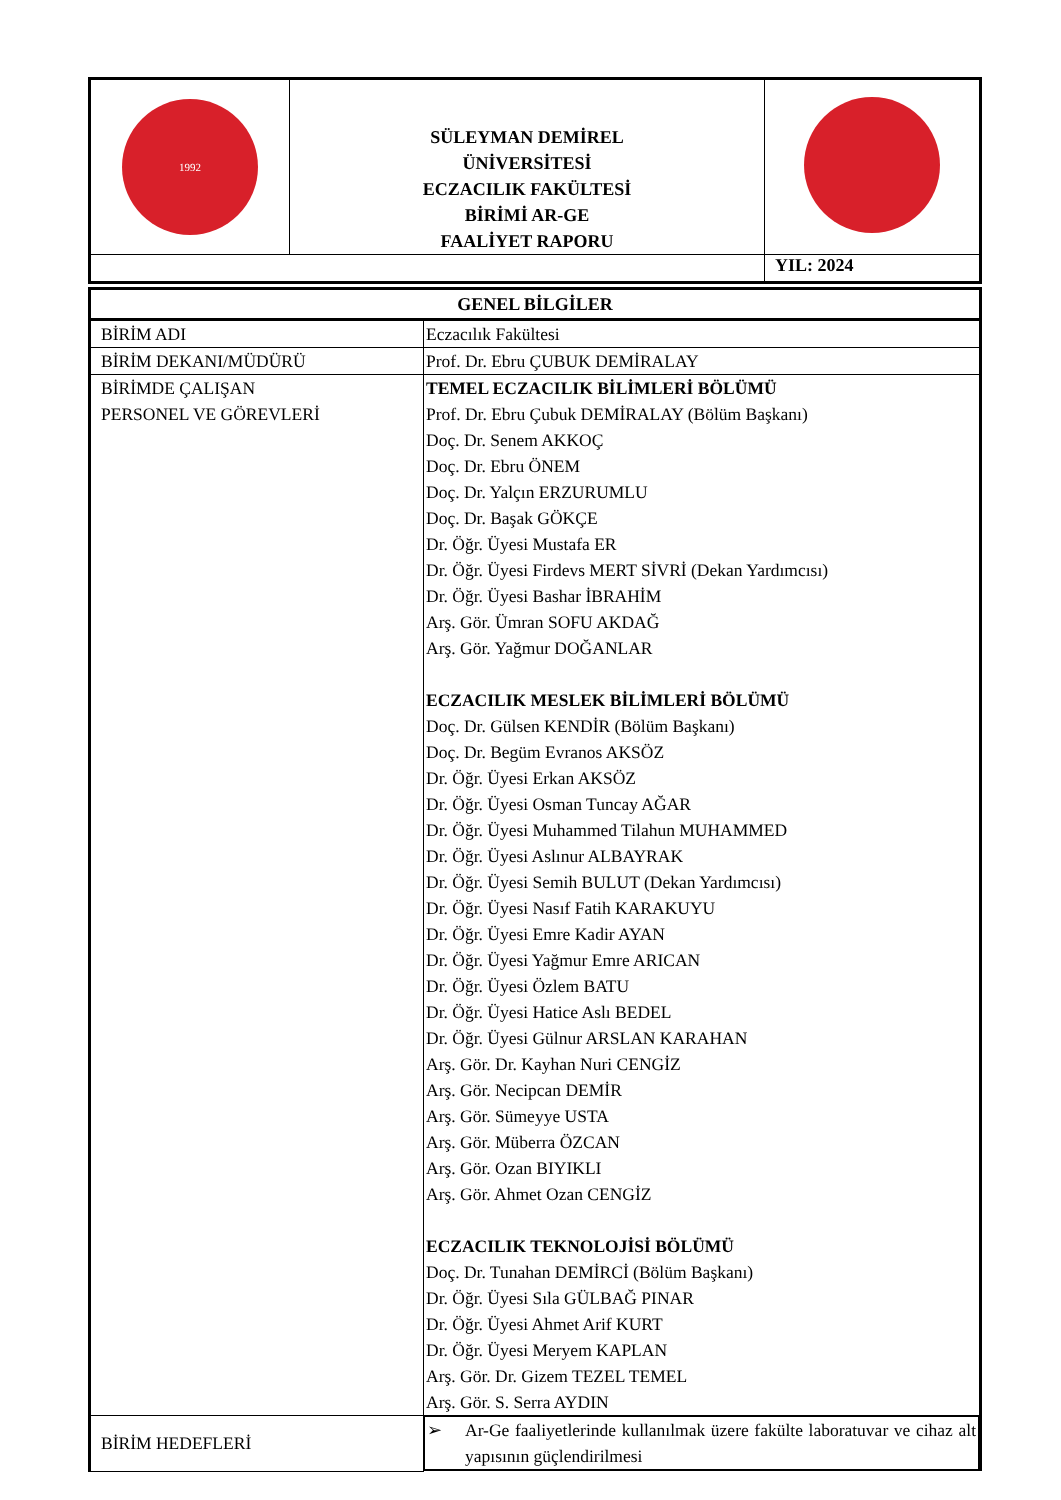| 1992 | SÜLEYMAN DEMİREL ÜNİVERSİTESİ ECZACILIK FAKÜLTESİ BİRİMİ AR-GE FAALİYET RAPORU | |
| | | YIL: 2024 |
| GENEL BİLGİLER | |
| BİRİM ADI | Eczacılık Fakültesi |
| BİRİM DEKANI/MÜDÜRÜ | Prof. Dr. Ebru ÇUBUK DEMİRALAY |
| BİRİMDE ÇALIŞAN PERSONEL VE GÖREVLERİ | TEMEL ECZACILIK BİLİMLERİ BÖLÜMÜ Prof. Dr. Ebru Çubuk DEMİRALAY (Bölüm Başkanı) Doç. Dr. Senem AKKOÇ Doç. Dr. Ebru ÖNEM Doç. Dr. Yalçın ERZURUMLU Doç. Dr. Başak GÖKÇE Dr. Öğr. Üyesi Mustafa ER Dr. Öğr. Üyesi Firdevs MERT SİVRİ (Dekan Yardımcısı) Dr. Öğr. Üyesi Bashar İBRAHİM Arş. Gör. Ümran SOFU AKDAĞ Arş. Gör. Yağmur DOĞANLAR ECZACILIK MESLEK BİLİMLERİ BÖLÜMÜ Doç. Dr. Gülsen KENDİR (Bölüm Başkanı) Doç. Dr. Begüm Evranos AKSÖZ Dr. Öğr. Üyesi Erkan AKSÖZ Dr. Öğr. Üyesi Osman Tuncay AĞAR Dr. Öğr. Üyesi Muhammed Tilahun MUHAMMED Dr. Öğr. Üyesi Aslınur ALBAYRAK Dr. Öğr. Üyesi Semih BULUT (Dekan Yardımcısı) Dr. Öğr. Üyesi Nasıf Fatih KARAKUYU Dr. Öğr. Üyesi Emre Kadir AYAN Dr. Öğr. Üyesi Yağmur Emre ARICAN Dr. Öğr. Üyesi Özlem BATU Dr. Öğr. Üyesi Hatice Aslı BEDEL Dr. Öğr. Üyesi Gülnur ARSLAN KARAHAN Arş. Gör. Dr. Kayhan Nuri CENGİZ Arş. Gör. Necipcan DEMİR Arş. Gör. Sümeyye USTA Arş. Gör. Müberra ÖZCAN Arş. Gör. Ozan BIYIKLI Arş. Gör. Ahmet Ozan CENGİZ ECZACILIK TEKNOLOJİSİ BÖLÜMÜ Doç. Dr. Tunahan DEMİRCİ (Bölüm Başkanı) Dr. Öğr. Üyesi Sıla GÜLBAĞ PINAR Dr. Öğr. Üyesi Ahmet Arif KURT Dr. Öğr. Üyesi Meryem KAPLAN Arş. Gör. Dr. Gizem TEZEL TEMEL Arş. Gör. S. Serra AYDIN |
| BİRİM HEDEFLERİ | ➢ Ar-Ge faaliyetlerinde kullanılmak üzere fakülte laboratuvar ve cihaz alt yapısının güçlendirilmesi |